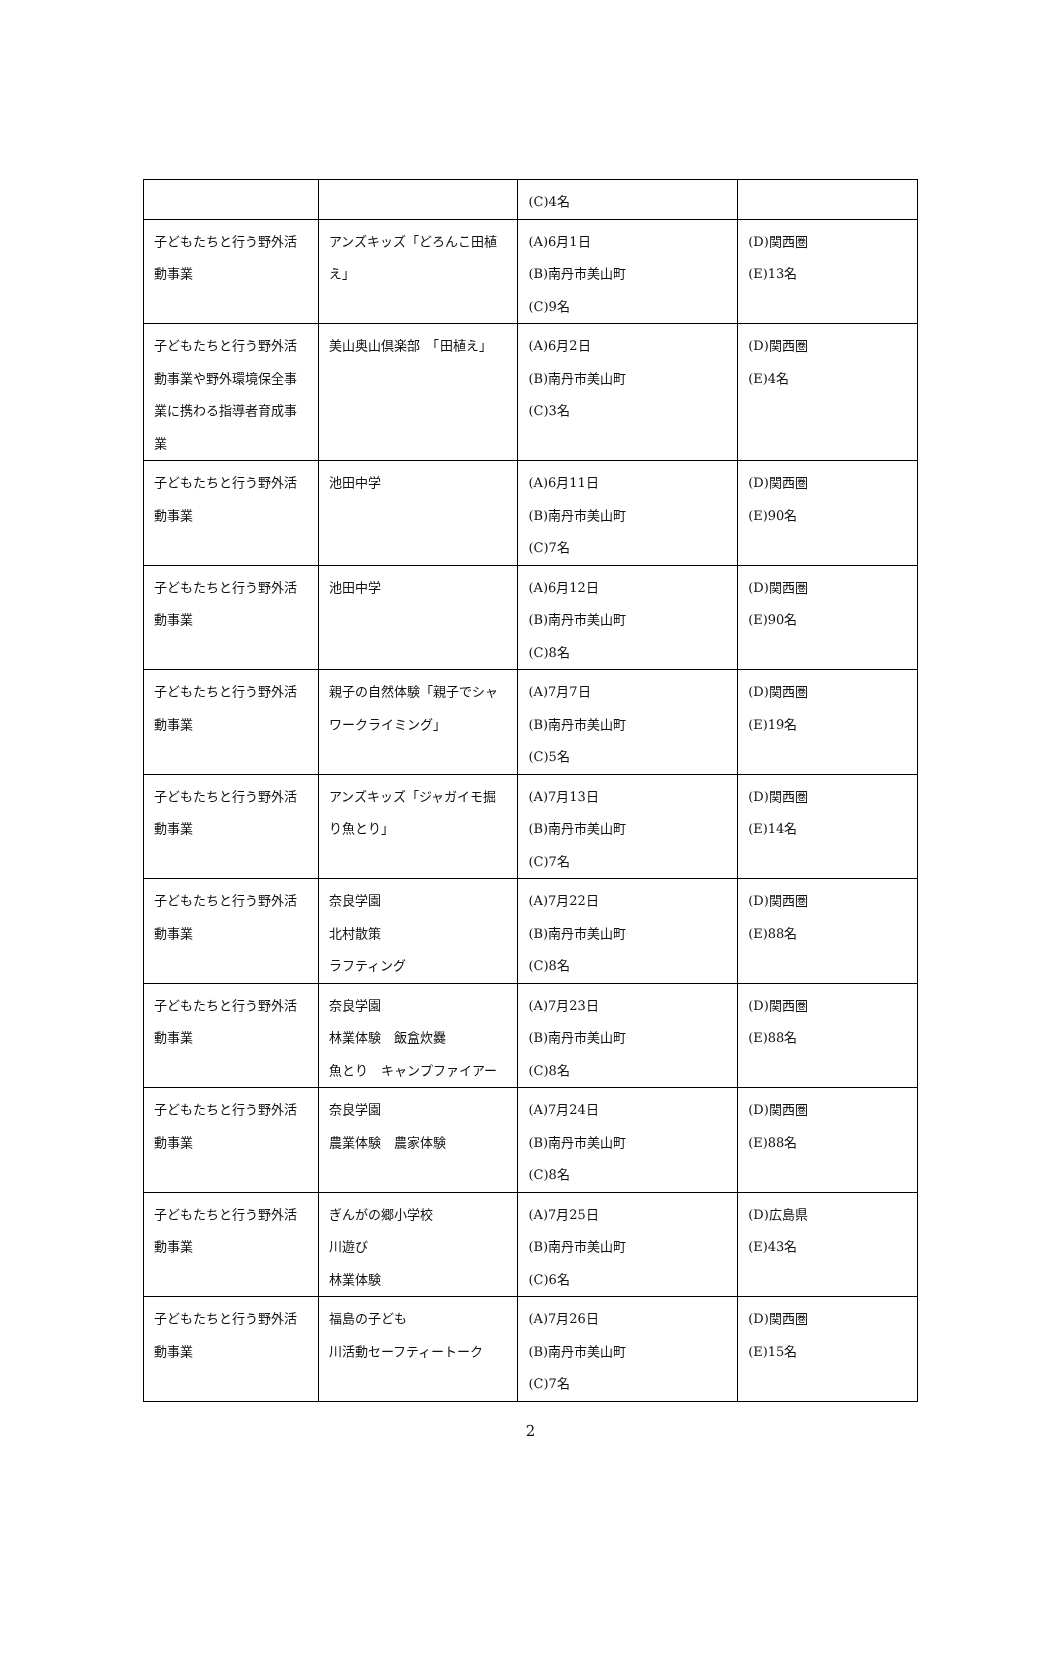| | | (C)4名 | |
| 子どもたちと行う野外活動事業 | アンズキッズ「どろんこ田植え」 | (A)6月1日 (B)南丹市美山町 (C)9名 | (D)関西圏 (E)13名 |
| 子どもたちと行う野外活動事業や野外環境保全事業に携わる指導者育成事業 | 美山奥山倶楽部 「田植え」 | (A)6月2日 (B)南丹市美山町 (C)3名 | (D)関西圏 (E)4名 |
| 子どもたちと行う野外活動事業 | 池田中学 | (A)6月11日 (B)南丹市美山町 (C)7名 | (D)関西圏 (E)90名 |
| 子どもたちと行う野外活動事業 | 池田中学 | (A)6月12日 (B)南丹市美山町 (C)8名 | (D)関西圏 (E)90名 |
| 子どもたちと行う野外活動事業 | 親子の自然体験「親子でシャワークライミング」 | (A)7月7日 (B)南丹市美山町 (C)5名 | (D)関西圏 (E)19名 |
| 子どもたちと行う野外活動事業 | アンズキッズ「ジャガイモ掘り魚とり」 | (A)7月13日 (B)南丹市美山町 (C)7名 | (D)関西圏 (E)14名 |
| 子どもたちと行う野外活動事業 | 奈良学園 北村散策 ラフティング | (A)7月22日 (B)南丹市美山町 (C)8名 | (D)関西圏 (E)88名 |
| 子どもたちと行う野外活動事業 | 奈良学園 林業体験 飯盒炊爨 魚とり キャンプファイアー | (A)7月23日 (B)南丹市美山町 (C)8名 | (D)関西圏 (E)88名 |
| 子どもたちと行う野外活動事業 | 奈良学園 農業体験 農家体験 | (A)7月24日 (B)南丹市美山町 (C)8名 | (D)関西圏 (E)88名 |
| 子どもたちと行う野外活動事業 | ぎんがの郷小学校 川遊び 林業体験 | (A)7月25日 (B)南丹市美山町 (C)6名 | (D)広島県 (E)43名 |
| 子どもたちと行う野外活動事業 | 福島の子ども 川活動セーフティートーク | (A)7月26日 (B)南丹市美山町 (C)7名 | (D)関西圏 (E)15名 |
2